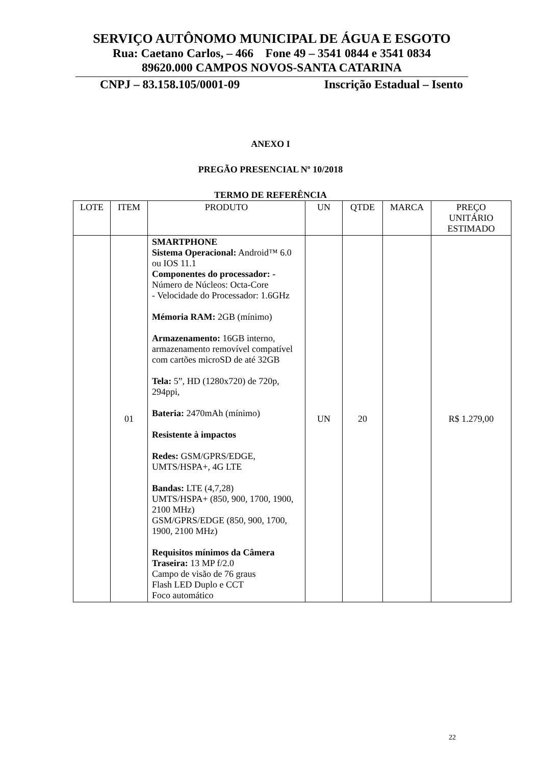SERVIÇO AUTÔNOMO MUNICIPAL DE ÁGUA E ESGOTO
Rua: Caetano Carlos, – 466 Fone 49 – 3541 0844 e 3541 0834
89620.000 CAMPOS NOVOS-SANTA CATARINA
CNPJ – 83.158.105/0001-09 Inscrição Estadual – Isento
ANEXO I
PREGÃO PRESENCIAL Nº 10/2018
TERMO DE REFERÊNCIA
| LOTE | ITEM | PRODUTO | UN | QTDE | MARCA | PREÇO UNITÁRIO ESTIMADO |
| --- | --- | --- | --- | --- | --- | --- |
| | 01 | SMARTPHONE Sistema Operacional: Android™ 6.0 ou IOS 11.1 Componentes do processador: - Número de Núcleos: Octa-Core - Velocidade do Processador: 1.6GHz Mémoria RAM: 2GB (mínimo) Armazenamento: 16GB interno, armazenamento removível compatível com cartões microSD de até 32GB Tela: 5”, HD (1280x720) de 720p, 294ppi, Bateria: 2470mAh (mínimo) Resistente à impactos Redes: GSM/GPRS/EDGE, UMTS/HSPA+, 4G LTE Bandas: LTE (4,7,28) UMTS/HSPA+ (850, 900, 1700, 1900, 2100 MHz) GSM/GPRS/EDGE (850, 900, 1700, 1900, 2100 MHz) Requisitos mínimos da Câmera Traseira: 13 MP f/2.0 Campo de visão de 76 graus Flash LED Duplo e CCT Foco automático | UN | 20 | | R$ 1.279,00 |
22